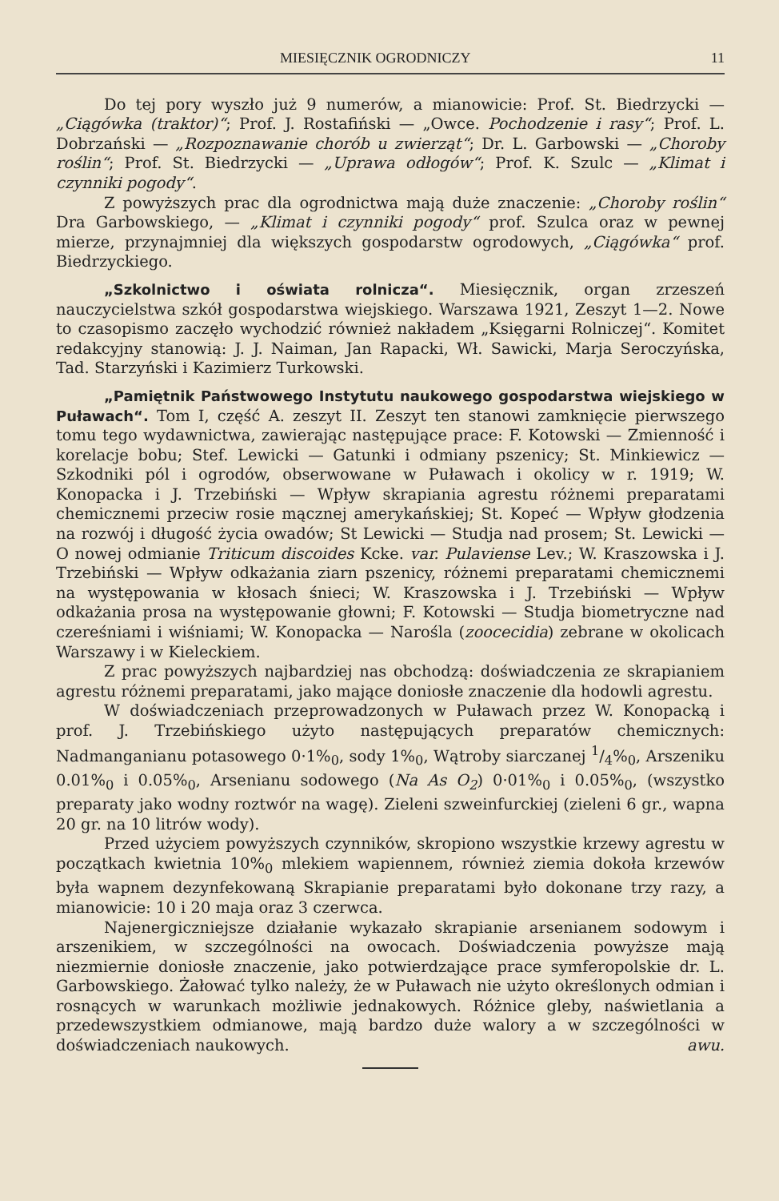MIESIĘCZNIK OGRODNICZY 11
Do tej pory wyszło już 9 numerów, a mianowicie: Prof. St. Biedrzycki — „Ciągówka (traktor)“; Prof. J. Rostafiński — „Owce. Pochodzenie i rasy“; Prof. L. Dobrzański — „Rozpoznawanie chorób u zwierząt“; Dr. L. Garbowski — „Choroby roślin“; Prof. St. Biedrzycki — „Uprawa odłogów“; Prof. K. Szulc — „Klimat i czynniki pogody“.
Z powyższych prac dla ogrodnictwa mają duże znaczenie: „Choroby roślin“ Dra Garbowskiego, — „Klimat i czynniki pogody“ prof. Szulca oraz w pewnej mierze, przynajmniej dla większych gospodarstw ogrodowych, „Ciągówka“ prof. Biedrzyckiego.
„Szkolnictwo i oświata rolnicza“. Miesięcznik, organ zrzeszeń nauczycielstwa szkół gospodarstwa wiejskiego. Warszawa 1921, Zeszyt 1—2. Nowe to czasopismo zaczęło wychodzić również nakładem „Księgarni Rolniczej“. Komitet redakcyjny stanowią: J. J. Naiman, Jan Rapacki, Wł. Sawicki, Marja Seroczyńska, Tad. Starzyński i Kazimierz Turkowski.
„Pamiętnik Państwowego Instytutu naukowego gospodarstwa wiejskiego w Puławach“. Tom I, część A. zeszyt II. Zeszyt ten stanowi zamknięcie pierwszego tomu tego wydawnictwa, zawierając następujące prace: F. Kotowski — Zmienność i korelacje bobu; Stef. Lewicki — Gatunki i odmiany pszenicy; St. Minkiewicz — Szkodniki pól i ogrodów, obserwowane w Puławach i okolicy w r. 1919; W. Konopacka i J. Trzebiński — Wpływ skrapiania agrestu różnemi preparatami chemicznemi przeciw rosie mącznej amerykańskiej; St. Kopeć — Wpływ głodzenia na rozwój i długość życia owadów; St Lewicki — Studja nad prosem; St. Lewicki — O nowej odmianie Triticum discoides Kcke. var. Pulaviense Lev.; W. Kraszowska i J. Trzebiński — Wpływ odkażania ziarn pszenicy, różnemi preparatami chemicznemi na występowania w kłosach śnieci; W. Kraszowska i J. Trzebiński — Wpływ odkażania prosa na występowanie głowni; F. Kotowski — Studja biometryczne nad czereśniami i wiśniami; W. Konopacka — Narośla (zoocecidia) zebrane w okolicach Warszawy i w Kieleckiem.
Z prac powyższych najbardziej nas obchodzą: doświadczenia ze skrapianiem agrestu różnemi preparatami, jako mające doniosłe znaczenie dla hodowli agrestu.
W doświadczeniach przeprowadzonych w Puławach przez W. Konopacką i prof. J. Trzebińskiego użyto następujących preparatów chemicznych: Nadmanganianu potasowego 0·1%<sub>0</sub>, sody 1%<sub>0</sub>, Wątroby siarczanej 1/4%<sub>0</sub>, Arszeniku 0.01%<sub>0</sub> i 0.05%<sub>0</sub>, Arsenianu sodowego (Na As O<sub>2</sub>) 0·01%<sub>0</sub> i 0.05%<sub>0</sub>, (wszystko preparaty jako wodny roztwór na wagę). Zieleni szweinfurckiej (zieleni 6 gr., wapna 20 gr. na 10 litrów wody).
Przed użyciem powyższych czynników, skropiono wszystkie krzewy agrestu w początkach kwietnia 10%<sub>0</sub> mlekiem wapiennem, również ziemia dokoła krzewów była wapnem dezynfekowaną Skrapianie preparatami było dokonane trzy razy, a mianowicie: 10 i 20 maja oraz 3 czerwca.
Najenergiczniejsze działanie wykazało skrapianie arsenianem sodowym i arszenikiem, w szczególności na owocach. Doświadczenia powyższe mają niezmiernie doniosłe znaczenie, jako potwierdzające prace symferopolskie dr. L. Garbowskiego. Żałować tylko należy, że w Puławach nie użyto określonych odmian i rosnących w warunkach możliwie jednakowych. Różnice gleby, naświetlania a przedewszystkiem odmianowe, mają bardzo duże walory a w szczególności w doświadczeniach naukowych. awu.